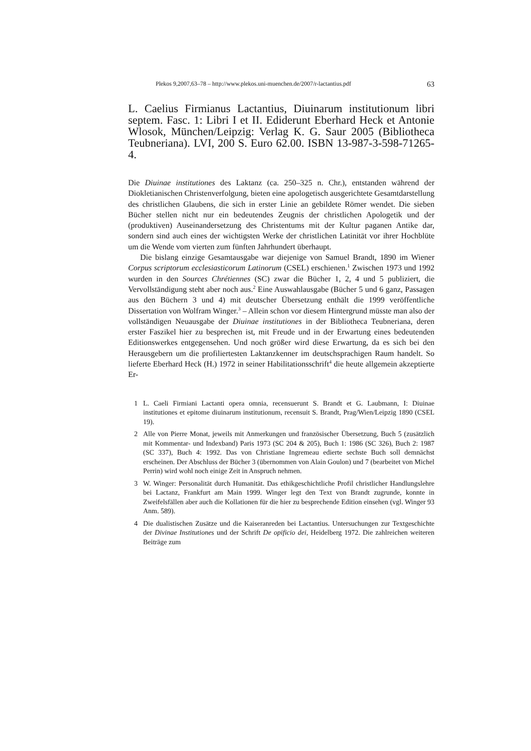Plekos 9,2007,63–78 – http://www.plekos.uni-muenchen.de/2007/r-lactantius.pdf 63
L. Caelius Firmianus Lactantius, Diuinarum institutionum libri septem. Fasc. 1: Libri I et II. Ediderunt Eberhard Heck et Antonie Wlosok, München/Leipzig: Verlag K. G. Saur 2005 (Bibliotheca Teubneriana). LVI, 200 S. Euro 62.00. ISBN 13-987-3-598-71265-4.
Die Diuinae institutiones des Laktanz (ca. 250–325 n. Chr.), entstanden während der Diokletianischen Christenverfolgung, bieten eine apologetisch ausgerichtete Gesamtdarstellung des christlichen Glaubens, die sich in erster Linie an gebildete Römer wendet. Die sieben Bücher stellen nicht nur ein bedeutendes Zeugnis der christlichen Apologetik und der (produktiven) Auseinandersetzung des Christentums mit der Kultur paganen Antike dar, sondern sind auch eines der wichtigsten Werke der christlichen Latinität vor ihrer Hochblüte um die Wende vom vierten zum fünften Jahrhundert überhaupt.
Die bislang einzige Gesamtausgabe war diejenige von Samuel Brandt, 1890 im Wiener Corpus scriptorum ecclesiasticorum Latinorum (CSEL) erschienen.<sup>1</sup> Zwischen 1973 und 1992 wurden in den Sources Chrétiennes (SC) zwar die Bücher 1, 2, 4 und 5 publiziert, die Vervollständigung steht aber noch aus.<sup>2</sup> Eine Auswahlausgabe (Bücher 5 und 6 ganz, Passagen aus den Büchern 3 und 4) mit deutscher Übersetzung enthält die 1999 veröffentliche Dissertation von Wolfram Winger.<sup>3</sup> – Allein schon vor diesem Hintergrund müsste man also der vollständigen Neuausgabe der Diuinae institutiones in der Bibliotheca Teubneriana, deren erster Faszikel hier zu besprechen ist, mit Freude und in der Erwartung eines bedeutenden Editionswerkes entgegensehen. Und noch größer wird diese Erwartung, da es sich bei den Herausgebern um die profiliertesten Laktanzkenner im deutschsprachigen Raum handelt. So lieferte Eberhard Heck (H.) 1972 in seiner Habilitationsschrift<sup>4</sup> die heute allgemein akzeptierte Er-
1 L. Caeli Firmiani Lactanti opera omnia, recensuerunt S. Brandt et G. Laubmann, I: Diuinae institutiones et epitome diuinarum institutionum, recensuit S. Brandt, Prag/Wien/Leipzig 1890 (CSEL 19).
2 Alle von Pierre Monat, jeweils mit Anmerkungen und französischer Übersetzung, Buch 5 (zusätzlich mit Kommentar- und Indexband) Paris 1973 (SC 204 & 205), Buch 1: 1986 (SC 326), Buch 2: 1987 (SC 337), Buch 4: 1992. Das von Christiane Ingremeau edierte sechste Buch soll demnächst erscheinen. Der Abschluss der Bücher 3 (übernommen von Alain Goulon) und 7 (bearbeitet von Michel Perrin) wird wohl noch einige Zeit in Anspruch nehmen.
3 W. Winger: Personalität durch Humanität. Das ethikgeschichtliche Profil christlicher Handlungslehre bei Lactanz, Frankfurt am Main 1999. Winger legt den Text von Brandt zugrunde, konnte in Zweifelsfällen aber auch die Kollationen für die hier zu besprechende Edition einsehen (vgl. Winger 93 Anm. 589).
4 Die dualistischen Zusätze und die Kaiseranreden bei Lactantius. Untersuchungen zur Textgeschichte der Divinae Institutiones und der Schrift De opificio dei, Heidelberg 1972. Die zahlreichen weiteren Beiträge zum